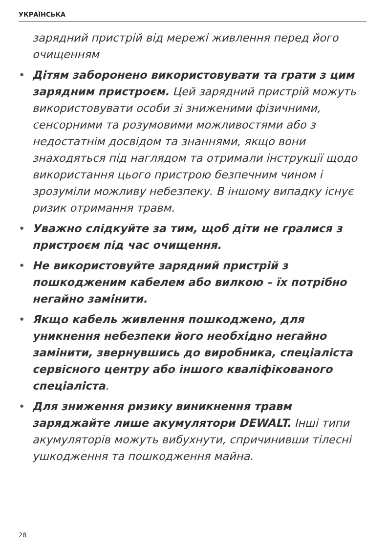УКРАЇНСЬКА
зарядний пристрій від мережі живлення перед його очищенням
• Дітям заборонено використовувати та грати з цим зарядним пристроєм. Цей зарядний пристрій можуть використовувати особи зі зниженими фізичними, сенсорними та розумовими можливостями або з недостатнім досвідом та знаннями, якщо вони знаходяться під наглядом та отримали інструкції щодо використання цього пристрою безпечним чином і зрозуміли можливу небезпеку. В іншому випадку існує ризик отримання травм.
• Уважно слідкуйте за тим, щоб діти не гралися з пристроєм під час очищення.
• Не використовуйте зарядний пристрій з пошкодженим кабелем або вилкою – їх потрібно негайно замінити.
• Якщо кабель живлення пошкоджено, для уникнення небезпеки його необхідно негайно замінити, звернувшись до виробника, спеціаліста сервісного центру або іншого кваліфікованого спеціаліста.
• Для зниження ризику виникнення травм заряджайте лише акумулятори DEWALT. Інші типи акумуляторів можуть вибухнути, спричинивши тілесні ушкодження та пошкодження майна.
28